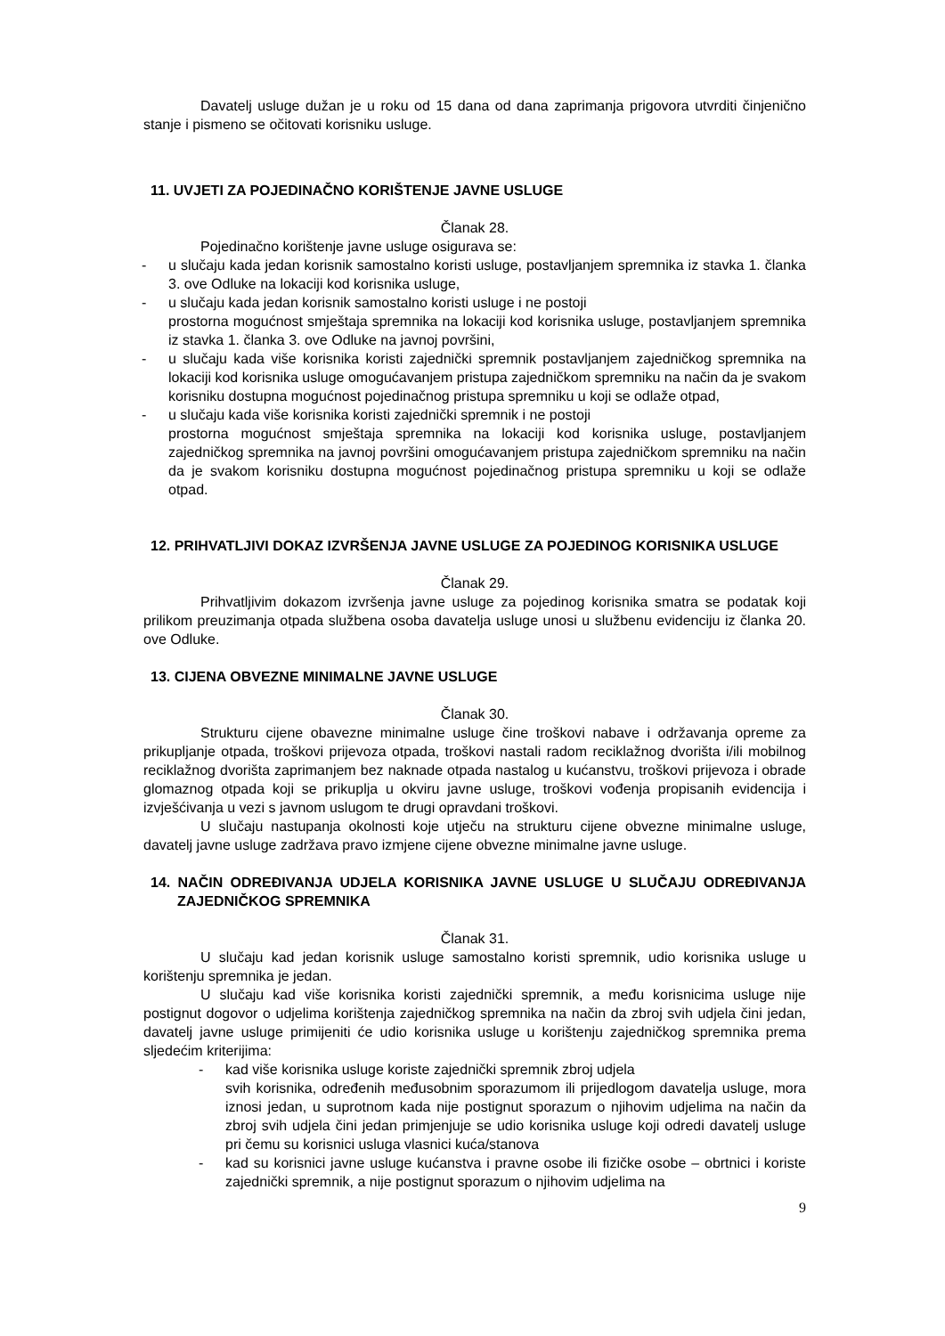Davatelj usluge dužan je u roku od 15 dana od dana zaprimanja prigovora utvrditi činjenično stanje i pismeno se očitovati korisniku usluge.
11. UVJETI ZA POJEDINAČNO KORIŠTENJE JAVNE USLUGE
Članak 28.
Pojedinačno korištenje javne usluge osigurava se:
- u slučaju kada jedan korisnik samostalno koristi usluge, postavljanjem spremnika iz stavka 1. članka 3. ove Odluke na lokaciji kod korisnika usluge,
- u slučaju kada jedan korisnik samostalno koristi usluge i ne postoji
prostorna mogućnost smještaja spremnika na lokaciji kod korisnika usluge, postavljanjem spremnika iz stavka 1. članka 3. ove Odluke na javnoj površini,
- u slučaju kada više korisnika koristi zajednički spremnik postavljanjem zajedničkog spremnika na lokaciji kod korisnika usluge omogućavanjem pristupa zajedničkom spremniku na način da je svakom korisniku dostupna mogućnost pojedinačnog pristupa spremniku u koji se odlaže otpad,
- u slučaju kada više korisnika koristi zajednički spremnik i ne postoji
prostorna mogućnost smještaja spremnika na lokaciji kod korisnika usluge, postavljanjem zajedničkog spremnika na javnoj površini omogućavanjem pristupa zajedničkom spremniku na način da je svakom korisniku dostupna mogućnost pojedinačnog pristupa spremniku u koji se odlaže otpad.
12. PRIHVATLJIVI DOKAZ IZVRŠENJA JAVNE USLUGE ZA POJEDINOG KORISNIKA USLUGE
Članak 29.
Prihvatljivim dokazom izvršenja javne usluge za pojedinog korisnika smatra se podatak koji prilikom preuzimanja otpada službena osoba davatelja usluge unosi u službenu evidenciju iz članka 20. ove Odluke.
13. CIJENA OBVEZNE MINIMALNE JAVNE USLUGE
Članak 30.
Strukturu cijene obavezne minimalne usluge čine troškovi nabave i održavanja opreme za prikupljanje otpada, troškovi prijevoza otpada, troškovi nastali radom reciklažnog dvorišta i/ili mobilnog reciklažnog dvorišta zaprimanjem bez naknade otpada nastalog u kućanstvu, troškovi prijevoza i obrade glomaznog otpada koji se prikuplja u okviru javne usluge, troškovi vođenja propisanih evidencija i izvješćivanja u vezi s javnom uslugom te drugi opravdani troškovi.
U slučaju nastupanja okolnosti koje utječu na strukturu cijene obvezne minimalne usluge, davatelj javne usluge zadržava pravo izmjene cijene obvezne minimalne javne usluge.
14. NAČIN ODREĐIVANJA UDJELA KORISNIKA JAVNE USLUGE U SLUČAJU ODREĐIVANJA ZAJEDNIČKOG SPREMNIKA
Članak 31.
U slučaju kad jedan korisnik usluge samostalno koristi spremnik, udio korisnika usluge u korištenju spremnika je jedan.
U slučaju kad više korisnika koristi zajednički spremnik, a među korisnicima usluge nije postignut dogovor o udjelima korištenja zajedničkog spremnika na način da zbroj svih udjela čini jedan, davatelj javne usluge primijeniti će udio korisnika usluge u korištenju zajedničkog spremnika prema sljedećim kriterijima:
- kad više korisnika usluge koriste zajednički spremnik zbroj udjela
svih korisnika, određenih međusobnim sporazumom ili prijedlogom davatelja usluge, mora iznosi jedan, u suprotnom kada nije postignut sporazum o njihovim udjelima na način da zbroj svih udjela čini jedan primjenjuje se udio korisnika usluge koji odredi davatelj usluge pri čemu su korisnici usluga vlasnici kuća/stanova
- kad su korisnici javne usluge kućanstva i pravne osobe ili fizičke osobe – obrtnici i koriste zajednički spremnik, a nije postignut sporazum o njihovim udjelima na
9